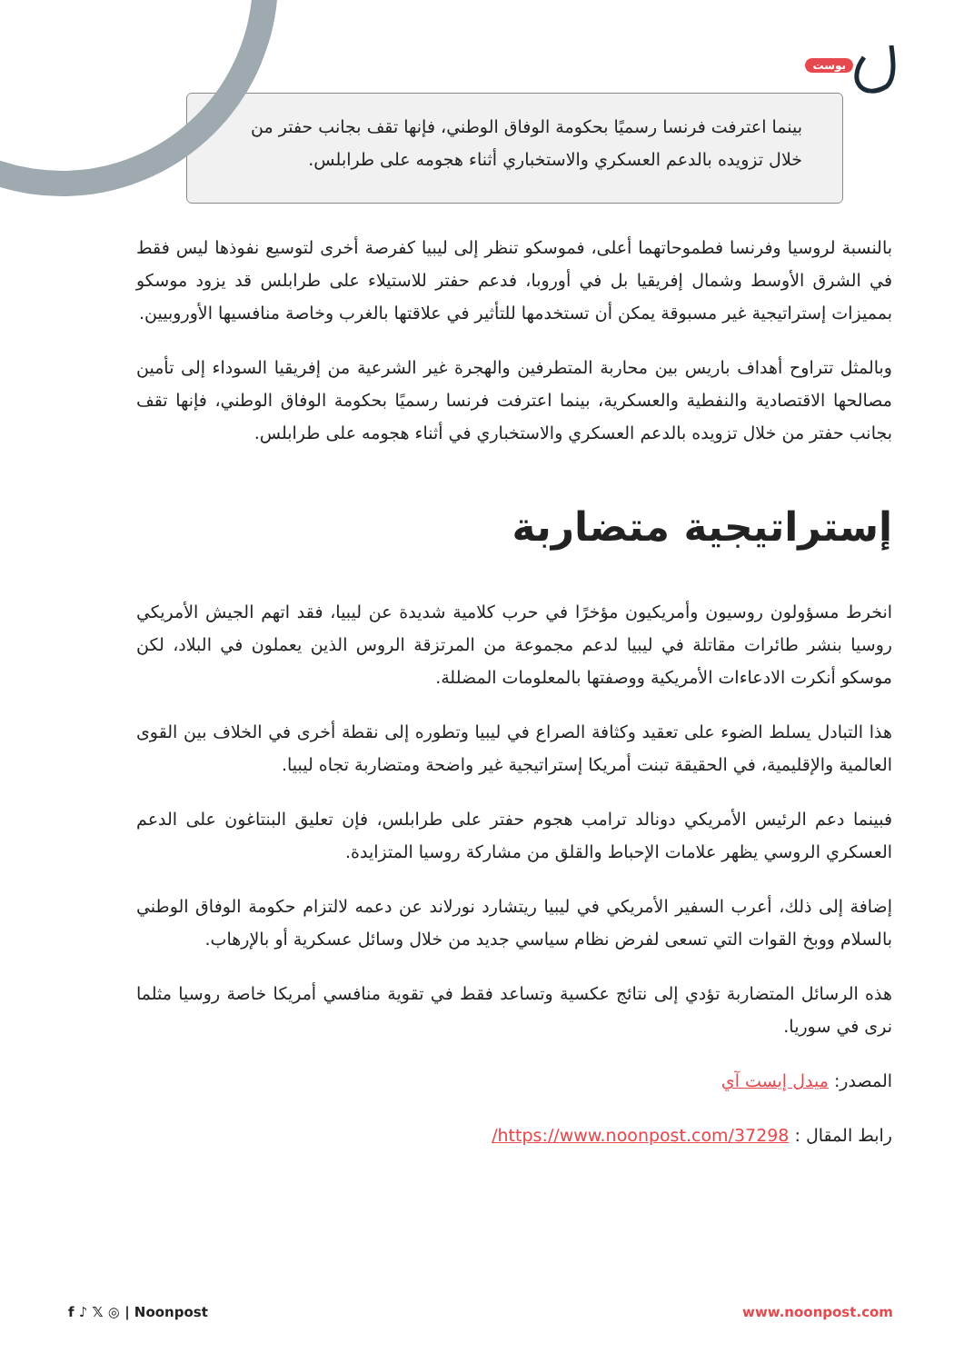بوست
بينما اعترفت فرنسا رسميًا بحكومة الوفاق الوطني، فإنها تقف بجانب حفتر من خلال تزويده بالدعم العسكري والاستخباري أثناء هجومه على طرابلس.
بالنسبة لروسيا وفرنسا فطموحاتهما أعلى، فموسكو تنظر إلى ليبيا كفرصة أخرى لتوسيع نفوذها ليس فقط في الشرق الأوسط وشمال إفريقيا بل في أوروبا، فدعم حفتر للاستيلاء على طرابلس قد يزود موسكو بمميزات إستراتيجية غير مسبوقة يمكن أن تستخدمها للتأثير في علاقتها بالغرب وخاصة منافسيها الأوروبيين.
وبالمثل تتراوح أهداف باريس بين محاربة المتطرفين والهجرة غير الشرعية من إفريقيا السوداء إلى تأمين مصالحها الاقتصادية والنفطية والعسكرية، بينما اعترفت فرنسا رسميًا بحكومة الوفاق الوطني، فإنها تقف بجانب حفتر من خلال تزويده بالدعم العسكري والاستخباري في أثناء هجومه على طرابلس.
إستراتيجية متضاربة
انخرط مسؤولون روسيون وأمريكيون مؤخرًا في حرب كلامية شديدة عن ليبيا، فقد اتهم الجيش الأمريكي روسيا بنشر طائرات مقاتلة في ليبيا لدعم مجموعة من المرتزقة الروس الذين يعملون في البلاد، لكن موسكو أنكرت الادعاءات الأمريكية ووصفتها بالمعلومات المضللة.
هذا التبادل يسلط الضوء على تعقيد وكثافة الصراع في ليبيا وتطوره إلى نقطة أخرى في الخلاف بين القوى العالمية والإقليمية، في الحقيقة تبنت أمريكا إستراتيجية غير واضحة ومتضاربة تجاه ليبيا.
فبينما دعم الرئيس الأمريكي دونالد ترامب هجوم حفتر على طرابلس، فإن تعليق البنتاغون على الدعم العسكري الروسي يظهر علامات الإحباط والقلق من مشاركة روسيا المتزايدة.
إضافة إلى ذلك، أعرب السفير الأمريكي في ليبيا ريتشارد نورلاند عن دعمه لالتزام حكومة الوفاق الوطني بالسلام ووبخ القوات التي تسعى لفرض نظام سياسي جديد من خلال وسائل عسكرية أو بالإرهاب.
هذه الرسائل المتضاربة تؤدي إلى نتائج عكسية وتساعد فقط في تقوية منافسي أمريكا خاصة روسيا مثلما نرى في سوريا.
المصدر: ميدل إيست آي
رابط المقال : https://www.noonpost.com/37298/
f ♪ 𝕏 ◎ | Noonpost www.noonpost.com